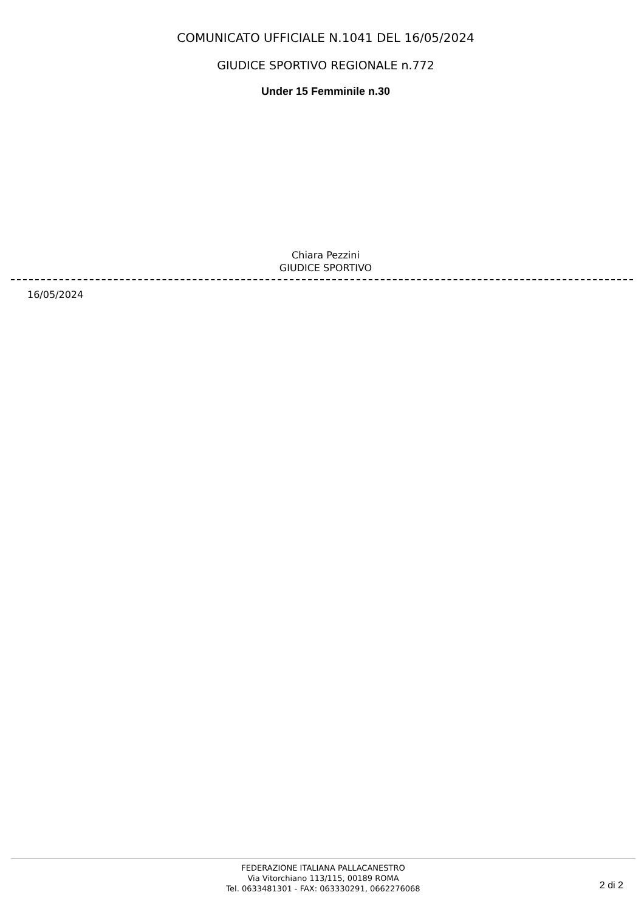COMUNICATO UFFICIALE N.1041 DEL 16/05/2024
GIUDICE SPORTIVO REGIONALE n.772
Under 15 Femminile n.30
Chiara Pezzini
GIUDICE SPORTIVO
16/05/2024
FEDERAZIONE ITALIANA PALLACANESTRO
Via Vitorchiano 113/115, 00189 ROMA
Tel. 0633481301 - FAX: 063330291, 0662276068
2 di 2